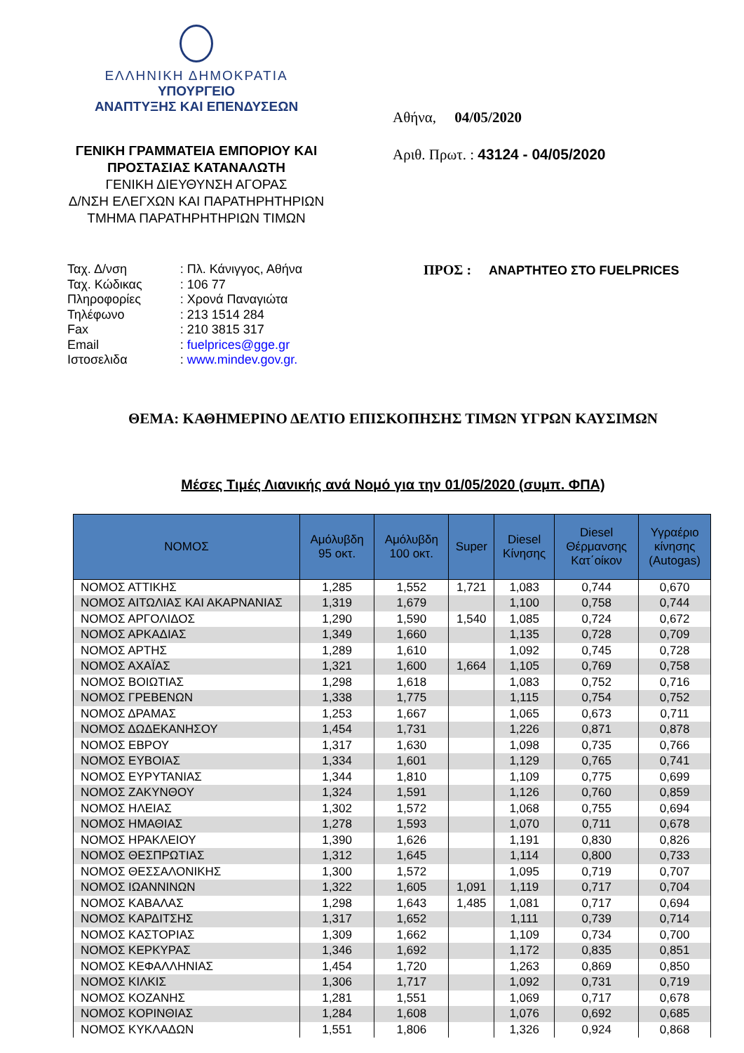ΕΛΛΗΝΙΚΗ ΔΗΜΟΚΡΑΤΙΑ
ΥΠΟΥΡΓΕΙΟ
ΑΝΑΠΤΥΞΗΣ ΚΑΙ ΕΠΕΝΔΥΣΕΩΝ
ΓΕΝΙΚΗ ΓΡΑΜΜΑΤΕΙΑ ΕΜΠΟΡΙΟΥ ΚΑΙ
ΠΡΟΣΤΑΣΙΑΣ ΚΑΤΑΝΑΛΩΤΗ
ΓΕΝΙΚΗ ΔΙΕΥΘΥΝΣΗ ΑΓΟΡΑΣ
Δ/ΝΣΗ ΕΛΕΓΧΩΝ ΚΑΙ ΠΑΡΑΤΗΡΗΤΗΡΙΩΝ
ΤΜΗΜΑ ΠΑΡΑΤΗΡΗΤΗΡΙΩΝ ΤΙΜΩΝ
Αθήνα, 04/05/2020
Αριθ. Πρωτ. : 43124 - 04/05/2020
| Ταχ. Δ/νση | : Πλ. Κάνιγγος, Αθήνα |
| Ταχ. Κώδικας | : 106 77 |
| Πληροφορίες | : Χρονά Παναγιώτα |
| Τηλέφωνο | : 213 1514 284 |
| Fax | : 210 3815 317 |
| Email | : fuelprices@gge.gr |
| Ιστοσελιδα | : www.mindev.gov.gr. |
ΠΡΟΣ : ΑΝΑΡΤΗΤΕΟ ΣΤΟ FUELPRICES
ΘΕΜΑ: ΚΑΘΗΜΕΡΙΝΟ ΔΕΛΤΙΟ ΕΠΙΣΚΟΠΗΣΗΣ ΤΙΜΩΝ ΥΓΡΩΝ ΚΑΥΣΙΜΩΝ
Μέσες Τιμές Λιανικής ανά Νομό για την 01/05/2020 (συμπ. ΦΠΑ)
| ΝΟΜΟΣ | Αμόλυβδη 95 οκτ. | Αμόλυβδη 100 οκτ. | Super | Diesel Κίνησης | Diesel Θέρμανσης Κατ΄οίκον | Υγραέριο κίνησης (Autogas) |
| --- | --- | --- | --- | --- | --- | --- |
| ΝΟΜΟΣ ΑΤΤΙΚΗΣ | 1,285 | 1,552 | 1,721 | 1,083 | 0,744 | 0,670 |
| ΝΟΜΟΣ ΑΙΤΩΛΙΑΣ ΚΑΙ ΑΚΑΡΝΑΝΙΑΣ | 1,319 | 1,679 | | 1,100 | 0,758 | 0,744 |
| ΝΟΜΟΣ ΑΡΓΟΛΙΔΟΣ | 1,290 | 1,590 | 1,540 | 1,085 | 0,724 | 0,672 |
| ΝΟΜΟΣ ΑΡΚΑΔΙΑΣ | 1,349 | 1,660 | | 1,135 | 0,728 | 0,709 |
| ΝΟΜΟΣ ΑΡΤΗΣ | 1,289 | 1,610 | | 1,092 | 0,745 | 0,728 |
| ΝΟΜΟΣ ΑΧΑΪΑΣ | 1,321 | 1,600 | 1,664 | 1,105 | 0,769 | 0,758 |
| ΝΟΜΟΣ ΒΟΙΩΤΙΑΣ | 1,298 | 1,618 | | 1,083 | 0,752 | 0,716 |
| ΝΟΜΟΣ ΓΡΕΒΕΝΩΝ | 1,338 | 1,775 | | 1,115 | 0,754 | 0,752 |
| ΝΟΜΟΣ ΔΡΑΜΑΣ | 1,253 | 1,667 | | 1,065 | 0,673 | 0,711 |
| ΝΟΜΟΣ ΔΩΔΕΚΑΝΗΣΟΥ | 1,454 | 1,731 | | 1,226 | 0,871 | 0,878 |
| ΝΟΜΟΣ ΕΒΡΟΥ | 1,317 | 1,630 | | 1,098 | 0,735 | 0,766 |
| ΝΟΜΟΣ ΕΥΒΟΙΑΣ | 1,334 | 1,601 | | 1,129 | 0,765 | 0,741 |
| ΝΟΜΟΣ ΕΥΡΥΤΑΝΙΑΣ | 1,344 | 1,810 | | 1,109 | 0,775 | 0,699 |
| ΝΟΜΟΣ ΖΑΚΥΝΘΟΥ | 1,324 | 1,591 | | 1,126 | 0,760 | 0,859 |
| ΝΟΜΟΣ ΗΛΕΙΑΣ | 1,302 | 1,572 | | 1,068 | 0,755 | 0,694 |
| ΝΟΜΟΣ ΗΜΑΘΙΑΣ | 1,278 | 1,593 | | 1,070 | 0,711 | 0,678 |
| ΝΟΜΟΣ ΗΡΑΚΛΕΙΟΥ | 1,390 | 1,626 | | 1,191 | 0,830 | 0,826 |
| ΝΟΜΟΣ ΘΕΣΠΡΩΤΙΑΣ | 1,312 | 1,645 | | 1,114 | 0,800 | 0,733 |
| ΝΟΜΟΣ ΘΕΣΣΑΛΟΝΙΚΗΣ | 1,300 | 1,572 | | 1,095 | 0,719 | 0,707 |
| ΝΟΜΟΣ ΙΩΑΝΝΙΝΩΝ | 1,322 | 1,605 | 1,091 | 1,119 | 0,717 | 0,704 |
| ΝΟΜΟΣ ΚΑΒΑΛΑΣ | 1,298 | 1,643 | 1,485 | 1,081 | 0,717 | 0,694 |
| ΝΟΜΟΣ ΚΑΡΔΙΤΣΗΣ | 1,317 | 1,652 | | 1,111 | 0,739 | 0,714 |
| ΝΟΜΟΣ ΚΑΣΤΟΡΙΑΣ | 1,309 | 1,662 | | 1,109 | 0,734 | 0,700 |
| ΝΟΜΟΣ ΚΕΡΚΥΡΑΣ | 1,346 | 1,692 | | 1,172 | 0,835 | 0,851 |
| ΝΟΜΟΣ ΚΕΦΑΛΛΗΝΙΑΣ | 1,454 | 1,720 | | 1,263 | 0,869 | 0,850 |
| ΝΟΜΟΣ ΚΙΛΚΙΣ | 1,306 | 1,717 | | 1,092 | 0,731 | 0,719 |
| ΝΟΜΟΣ ΚΟΖΑΝΗΣ | 1,281 | 1,551 | | 1,069 | 0,717 | 0,678 |
| ΝΟΜΟΣ ΚΟΡΙΝΘΙΑΣ | 1,284 | 1,608 | | 1,076 | 0,692 | 0,685 |
| ΝΟΜΟΣ ΚΥΚΛΑΔΩΝ | 1,551 | 1,806 | | 1,326 | 0,924 | 0,868 |